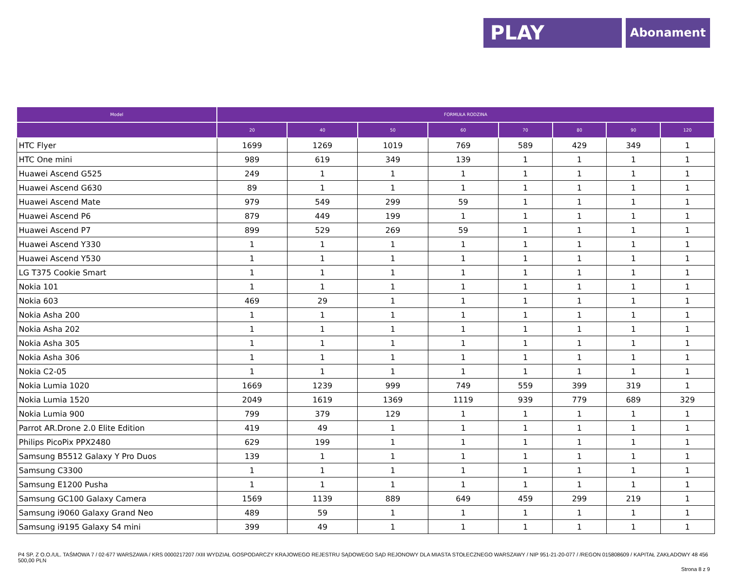PLAY
Abonament
| Model | FORMUŁA RODZINA | | | | | | | |
| --- | --- | --- | --- | --- | --- | --- | --- | --- |
| | 20 | 40 | 50 | 60 | 70 | 80 | 90 | 120 |
| HTC Flyer | 1699 | 1269 | 1019 | 769 | 589 | 429 | 349 | 1 |
| HTC One mini | 989 | 619 | 349 | 139 | 1 | 1 | 1 | 1 |
| Huawei Ascend G525 | 249 | 1 | 1 | 1 | 1 | 1 | 1 | 1 |
| Huawei Ascend G630 | 89 | 1 | 1 | 1 | 1 | 1 | 1 | 1 |
| Huawei Ascend Mate | 979 | 549 | 299 | 59 | 1 | 1 | 1 | 1 |
| Huawei Ascend P6 | 879 | 449 | 199 | 1 | 1 | 1 | 1 | 1 |
| Huawei Ascend P7 | 899 | 529 | 269 | 59 | 1 | 1 | 1 | 1 |
| Huawei Ascend Y330 | 1 | 1 | 1 | 1 | 1 | 1 | 1 | 1 |
| Huawei Ascend Y530 | 1 | 1 | 1 | 1 | 1 | 1 | 1 | 1 |
| LG T375 Cookie Smart | 1 | 1 | 1 | 1 | 1 | 1 | 1 | 1 |
| Nokia 101 | 1 | 1 | 1 | 1 | 1 | 1 | 1 | 1 |
| Nokia 603 | 469 | 29 | 1 | 1 | 1 | 1 | 1 | 1 |
| Nokia Asha 200 | 1 | 1 | 1 | 1 | 1 | 1 | 1 | 1 |
| Nokia Asha 202 | 1 | 1 | 1 | 1 | 1 | 1 | 1 | 1 |
| Nokia Asha 305 | 1 | 1 | 1 | 1 | 1 | 1 | 1 | 1 |
| Nokia Asha 306 | 1 | 1 | 1 | 1 | 1 | 1 | 1 | 1 |
| Nokia C2-05 | 1 | 1 | 1 | 1 | 1 | 1 | 1 | 1 |
| Nokia Lumia 1020 | 1669 | 1239 | 999 | 749 | 559 | 399 | 319 | 1 |
| Nokia Lumia 1520 | 2049 | 1619 | 1369 | 1119 | 939 | 779 | 689 | 329 |
| Nokia Lumia 900 | 799 | 379 | 129 | 1 | 1 | 1 | 1 | 1 |
| Parrot AR.Drone 2.0 Elite Edition | 419 | 49 | 1 | 1 | 1 | 1 | 1 | 1 |
| Philips PicoPix PPX2480 | 629 | 199 | 1 | 1 | 1 | 1 | 1 | 1 |
| Samsung B5512 Galaxy Y Pro Duos | 139 | 1 | 1 | 1 | 1 | 1 | 1 | 1 |
| Samsung C3300 | 1 | 1 | 1 | 1 | 1 | 1 | 1 | 1 |
| Samsung E1200 Pusha | 1 | 1 | 1 | 1 | 1 | 1 | 1 | 1 |
| Samsung GC100 Galaxy Camera | 1569 | 1139 | 889 | 649 | 459 | 299 | 219 | 1 |
| Samsung i9060 Galaxy Grand Neo | 489 | 59 | 1 | 1 | 1 | 1 | 1 | 1 |
| Samsung i9195 Galaxy S4 mini | 399 | 49 | 1 | 1 | 1 | 1 | 1 | 1 |
P4 SP. Z O.O./UL. TAŚMOWA 7 / 02-677 WARSZAWA / KRS 0000217207 /XIII WYDZIAŁ GOSPODARCZY KRAJOWEGO REJESTRU SĄDOWEGO SĄD REJONOWY DLA MIASTA STOŁECZNEGO WARSZAWY / NIP 951-21-20-077 / /REGON 015808609 / KAPITAŁ ZAKŁADOWY 48 456 500,00 PLN
Strona 8 z 9